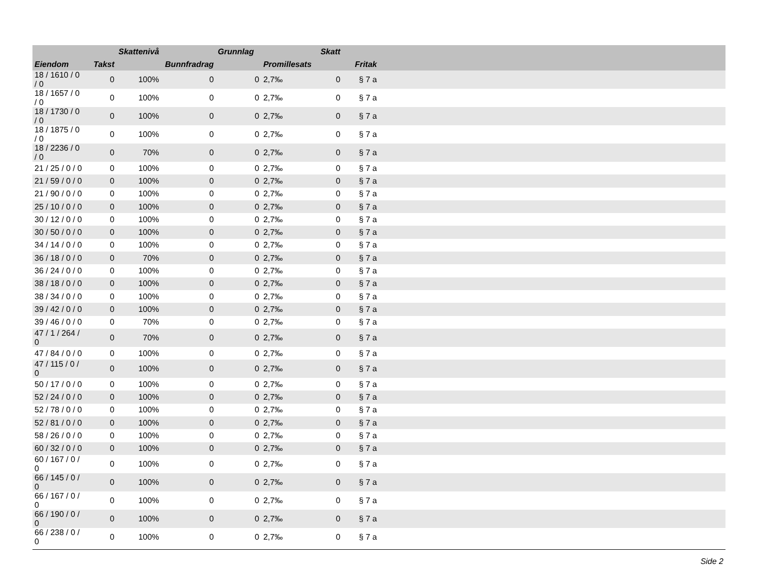| | | Skattenivå | | Grunnlag | | Skatt | | |
| --- | --- | --- | --- | --- | --- | --- | --- | --- |
| Eiendom | Takst | | Bunnfradrag | | Promillesats | | Fritak | |
| 18 / 1610 / 0 / 0 | 0 | 100% | 0 | 0 | 2,7‰ | 0 | § 7 a | |
| 18 / 1657 / 0 / 0 | 0 | 100% | 0 | 0 | 2,7‰ | 0 | § 7 a | |
| 18 / 1730 / 0 / 0 | 0 | 100% | 0 | 0 | 2,7‰ | 0 | § 7 a | |
| 18 / 1875 / 0 / 0 | 0 | 100% | 0 | 0 | 2,7‰ | 0 | § 7 a | |
| 18 / 2236 / 0 / 0 | 0 | 70% | 0 | 0 | 2,7‰ | 0 | § 7 a | |
| 21 / 25 / 0 / 0 | 0 | 100% | 0 | 0 | 2,7‰ | 0 | § 7 a | |
| 21 / 59 / 0 / 0 | 0 | 100% | 0 | 0 | 2,7‰ | 0 | § 7 a | |
| 21 / 90 / 0 / 0 | 0 | 100% | 0 | 0 | 2,7‰ | 0 | § 7 a | |
| 25 / 10 / 0 / 0 | 0 | 100% | 0 | 0 | 2,7‰ | 0 | § 7 a | |
| 30 / 12 / 0 / 0 | 0 | 100% | 0 | 0 | 2,7‰ | 0 | § 7 a | |
| 30 / 50 / 0 / 0 | 0 | 100% | 0 | 0 | 2,7‰ | 0 | § 7 a | |
| 34 / 14 / 0 / 0 | 0 | 100% | 0 | 0 | 2,7‰ | 0 | § 7 a | |
| 36 / 18 / 0 / 0 | 0 | 70% | 0 | 0 | 2,7‰ | 0 | § 7 a | |
| 36 / 24 / 0 / 0 | 0 | 100% | 0 | 0 | 2,7‰ | 0 | § 7 a | |
| 38 / 18 / 0 / 0 | 0 | 100% | 0 | 0 | 2,7‰ | 0 | § 7 a | |
| 38 / 34 / 0 / 0 | 0 | 100% | 0 | 0 | 2,7‰ | 0 | § 7 a | |
| 39 / 42 / 0 / 0 | 0 | 100% | 0 | 0 | 2,7‰ | 0 | § 7 a | |
| 39 / 46 / 0 / 0 | 0 | 70% | 0 | 0 | 2,7‰ | 0 | § 7 a | |
| 47 / 1 / 264 / 0 | 0 | 70% | 0 | 0 | 2,7‰ | 0 | § 7 a | |
| 47 / 84 / 0 / 0 | 0 | 100% | 0 | 0 | 2,7‰ | 0 | § 7 a | |
| 47 / 115 / 0 / 0 | 0 | 100% | 0 | 0 | 2,7‰ | 0 | § 7 a | |
| 50 / 17 / 0 / 0 | 0 | 100% | 0 | 0 | 2,7‰ | 0 | § 7 a | |
| 52 / 24 / 0 / 0 | 0 | 100% | 0 | 0 | 2,7‰ | 0 | § 7 a | |
| 52 / 78 / 0 / 0 | 0 | 100% | 0 | 0 | 2,7‰ | 0 | § 7 a | |
| 52 / 81 / 0 / 0 | 0 | 100% | 0 | 0 | 2,7‰ | 0 | § 7 a | |
| 58 / 26 / 0 / 0 | 0 | 100% | 0 | 0 | 2,7‰ | 0 | § 7 a | |
| 60 / 32 / 0 / 0 | 0 | 100% | 0 | 0 | 2,7‰ | 0 | § 7 a | |
| 60 / 167 / 0 / 0 | 0 | 100% | 0 | 0 | 2,7‰ | 0 | § 7 a | |
| 66 / 145 / 0 / 0 | 0 | 100% | 0 | 0 | 2,7‰ | 0 | § 7 a | |
| 66 / 167 / 0 / 0 | 0 | 100% | 0 | 0 | 2,7‰ | 0 | § 7 a | |
| 66 / 190 / 0 / 0 | 0 | 100% | 0 | 0 | 2,7‰ | 0 | § 7 a | |
| 66 / 238 / 0 / 0 | 0 | 100% | 0 | 0 | 2,7‰ | 0 | § 7 a | |
Side 2